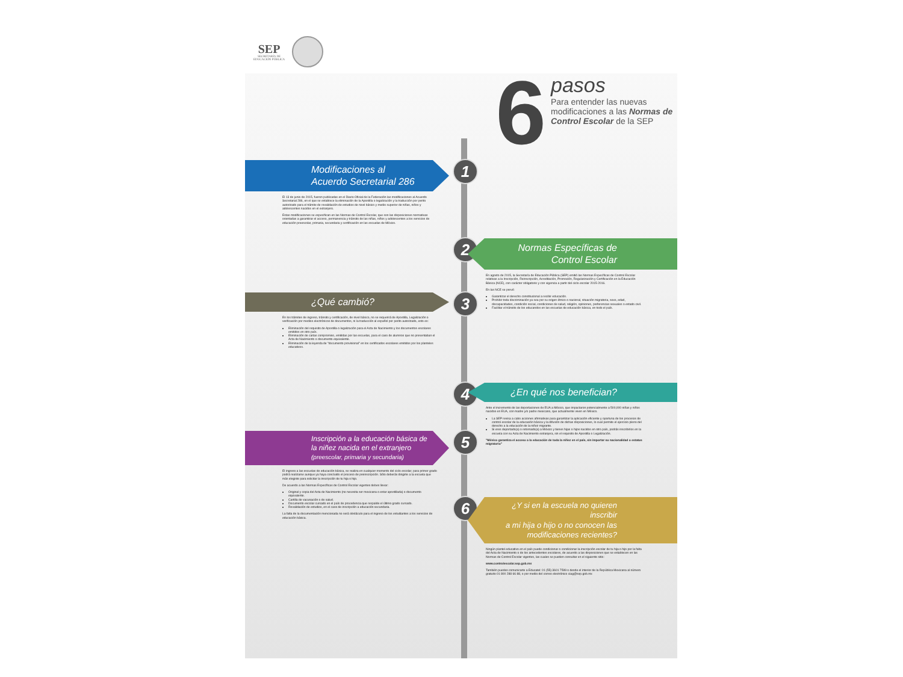SEP
SECRETARÍA DE
EDUCACIÓN PÚBLICA
6
pasos
Para entender las nuevas modificaciones a las Normas de Control Escolar de la SEP
1
Modificaciones al
Acuerdo Secretarial 286
El 13 de junio de 2015, fueron publicadas en el Diario Oficial de la Federación las modificaciones al Acuerdo Secretarial 286, en el que se establece la eliminación de la Apostilla o legalización y la traducción por perito autorizado para el trámite de revalidación de estudios de nivel básico y medio superior de niñas, niños y adolescentes nacidos en el extranjero.
Estas modificaciones se especifican en las Normas de Control Escolar, que son las disposiciones normativas orientadas a garantizar el acceso, permanencia y tránsito de las niñas, niños y adolescentes a los servicios de educación preescolar, primaria, secundaria y certificación en las escuelas de México.
2
Normas Específicas de
Control Escolar
En agosto de 2015, la Secretaría de Educación Pública (SEP) emitió las Normas Específicas de Control Escolar relativas a la Inscripción, Reinscripción, Acreditación, Promoción, Regularización y Certificación en la Educación Básica (NCE), con carácter obligatorio y con vigencia a partir del ciclo escolar 2015-2016.
En las NCE se prevé:
Garantizar el derecho constitucional a recibir educación.
Prohibir toda discriminación ya sea por su origen étnico o nacional, situación migratoria, sexo, edad, discapacidades, condición social, condiciones de salud, religión, opiniones, preferencias sexuales o estado civil.
Facilitar el tránsito de los educandos en las escuelas de educación básica, en todo el país.
3
¿Qué cambió?
En los trámites de ingreso, tránsito y certificación, de nivel básico, no se requerirá de Apostilla, Legalización o verificación por medios electrónicos de documentos, ni la traducción al español por perito autorizado, esto es:
Eliminación del requisito de Apostilla o legalización para el Acta de Nacimiento y los documentos escolares emitidos en otro país.
Eliminación de cartas compromiso, emitidas por las escuelas, para el caso de alumnos que no presentaban el Acta de Nacimiento o documento equivalente.
Eliminación de la leyenda de "documento provisional" en los certificados escolares emitidos por los planteles educativos.
4
¿En qué nos benefician?
Ante el incremento de las deportaciones de EUA a México, que impactaron potencialmente a 500,000 niñas y niños nacidos en EUA, con madre y/o padre mexicano, que actualmente viven en México.
La SEP revisa a cabo acciones afirmativas para garantizar la aplicación eficiente y oportuna de los procesos de control escolar de la educación básica y la difusión de dichas disposiciones, lo cual permite el ejercicio pleno del derecho a la educación de la niñez migrante.
Si eres deportado(a) o retornado(a) a México y tienes hijas o hijos nacidos en otro país, podrás inscribirlos en la escuela con su Acta de Nacimiento extranjera, sin el requisito de Apostilla o Legalización.
"México garantiza el acceso a la educación de toda la niñez en el país, sin importar su nacionalidad o estatus migratorio"
5
Inscripción a la educación básica de
la niñez nacida en el extranjero
(preescolar, primaria y secundaria)
El ingreso a las escuelas de educación básica, se realiza en cualquier momento del ciclo escolar; para primer grado podrá realizarse aunque ya haya concluido el proceso de preinscripción. Sólo deberás dirigirte a la escuela que más elegiste para solicitar la inscripción de tu hija o hijo.
De acuerdo a las Normas Específicas de Control Escolar vigentes debes llevar:
Original y copia del Acta de Nacimiento (no necesita ser mexicana o estar apostillada) o documento equivalente.
Cartilla de vacunación o de salud.
Documento escolar cursado en el país de procedencia que respalde el último grado cursado.
Revalidación de estudios, en el caso de inscripción a educación secundaria.
La falta de la documentación mencionada no será obstáculo para el ingreso de los estudiantes a los servicios de educación básica.
6
¿Y si en la escuela no quieren inscribir
a mi hija o hijo o no conocen las
modificaciones recientes?
Ningún plantel educativo en el país puede condicionar o condicionar la inscripción escolar de tu hija o hijo por la falta del Acta de Nacimiento o de los antecedentes escolares, de acuerdo a las disposiciones que se establecen en las Normas de Control Escolar vigentes, las cuales se pueden consultar en el siguiente sitio:
www.controlescolar.sep.gob.mx
También puedes comunicarte a Educatel: 01 (55) 3601 7599 o desde el interior de la República Mexicana al número gratuito 01 800 288 66 88, o por medio del correo electrónico ciag@sep.gob.mx